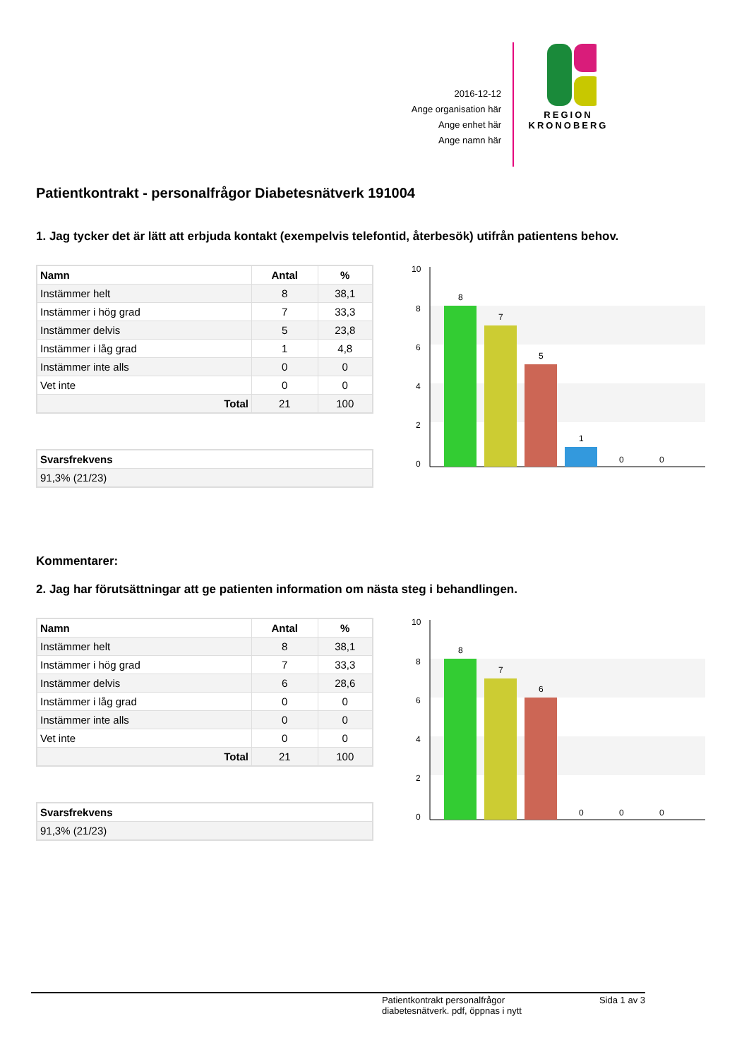2016-12-12
Ange organisation här
Ange enhet här
Ange namn här
REGION
KRONOBERG
Patientkontrakt - personalfrågor Diabetesnätverk 191004
1. Jag tycker det är lätt att erbjuda kontakt (exempelvis telefontid, återbesök) utifrån patientens behov.
| Namn | Antal | % |
| --- | --- | --- |
| Instämmer helt | 8 | 38,1 |
| Instämmer i hög grad | 7 | 33,3 |
| Instämmer delvis | 5 | 23,8 |
| Instämmer i låg grad | 1 | 4,8 |
| Instämmer inte alls | 0 | 0 |
| Vet inte | 0 | 0 |
| Total | 21 | 100 |
| Svarsfrekvens |
| --- |
| 91,3% (21/23) |
10
8
6
4
2
0
8
7
5
1
0
0
Kommentarer:
2. Jag har förutsättningar att ge patienten information om nästa steg i behandlingen.
| Namn | Antal | % |
| --- | --- | --- |
| Instämmer helt | 8 | 38,1 |
| Instämmer i hög grad | 7 | 33,3 |
| Instämmer delvis | 6 | 28,6 |
| Instämmer i låg grad | 0 | 0 |
| Instämmer inte alls | 0 | 0 |
| Vet inte | 0 | 0 |
| Total | 21 | 100 |
| Svarsfrekvens |
| --- |
| 91,3% (21/23) |
10
8
6
4
2
0
8
7
6
0
0
0
Patientkontrakt personalfrågor
diabetesnätverk. pdf, öppnas i nytt Sida 1 av 3